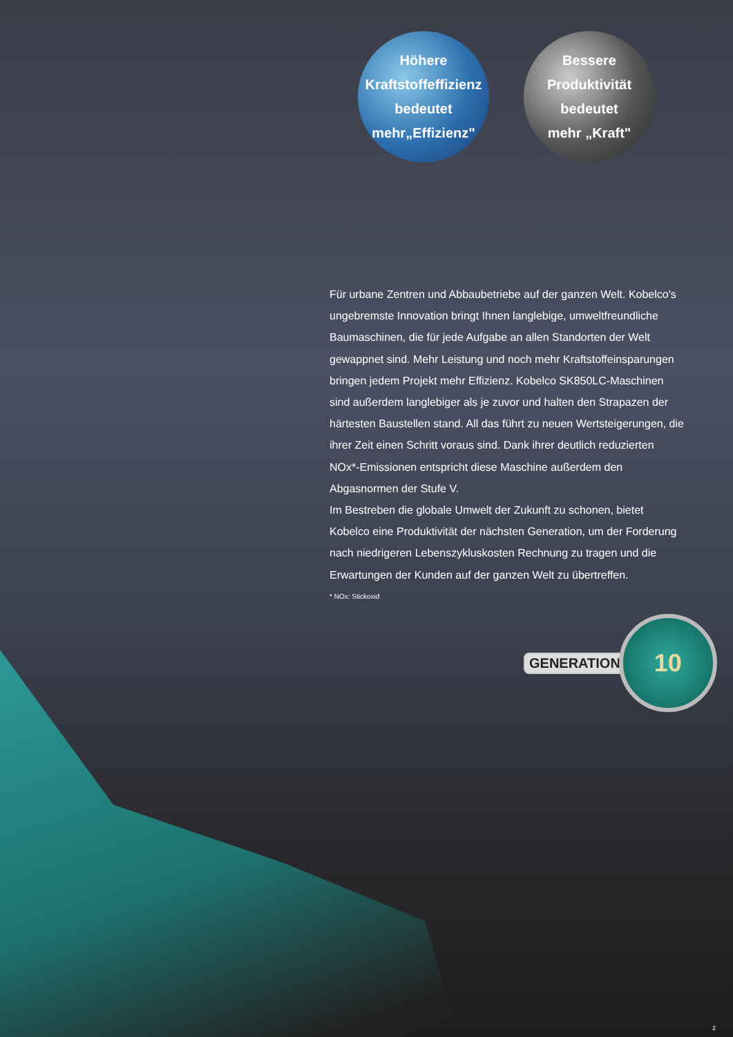Höhere
Kraftstoffeffizienz
bedeutet
mehr„Effizienz"
Bessere
Produktivität
bedeutet
mehr „Kraft"
Für urbane Zentren und Abbaubetriebe auf der ganzen Welt. Kobelco's ungebremste Innovation bringt Ihnen langlebige, umweltfreundliche Baumaschinen, die für jede Aufgabe an allen Standorten der Welt gewappnet sind. Mehr Leistung und noch mehr Kraftstoffeinsparungen bringen jedem Projekt mehr Effizienz. Kobelco SK850LC-Maschinen sind außerdem langlebiger als je zuvor und halten den Strapazen der härtesten Baustellen stand. All das führt zu neuen Wertsteigerungen, die ihrer Zeit einen Schritt voraus sind. Dank ihrer deutlich reduzierten NOx*-Emissionen entspricht diese Maschine außerdem den Abgasnormen der Stufe V.
Im Bestreben die globale Umwelt der Zukunft zu schonen, bietet Kobelco eine Produktivität der nächsten Generation, um der Forderung nach niedrigeren Lebenszykluskosten Rechnung zu tragen und die Erwartungen der Kunden auf der ganzen Welt zu übertreffen.
* NOx: Stickoxid
GENERATION
10
2